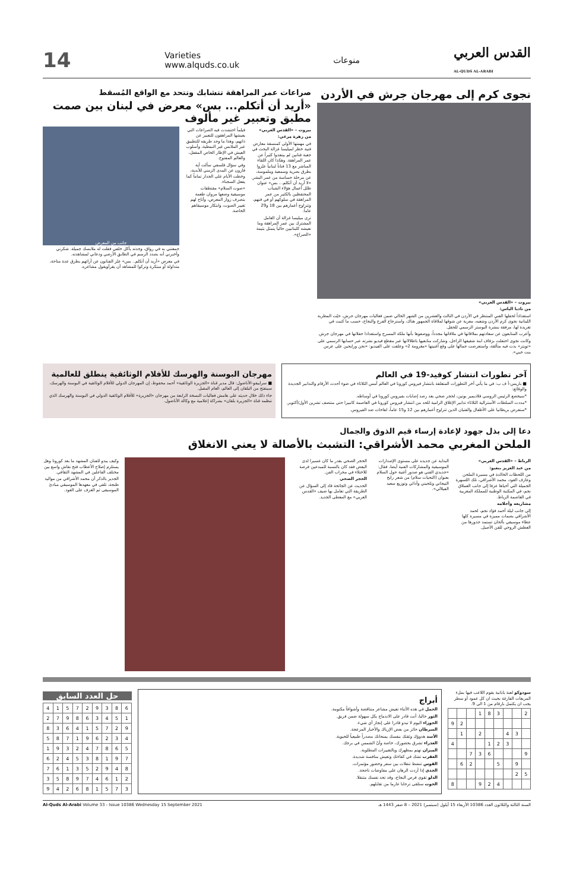14 Varieties
www.alquds.co.uk منوعات القدس العربي
AL-QUDS AL-ARABI
نجوى كرم إلى مهرجان جرش في الأردن
بيروت – «القدس العربي»
من ناديا الياس:
استعداداً لحفلها الفني المنتظر في الأردن في الثالث والعشرين من الشهر الحالي ضمن فعاليات مهرجان جرش، حيّت المطربة اللبنانية نجوى كرم الأردن وشعبه، معربة عن شوقها لملاقاة الجمهور هناك، واسترجاع الفرح والنجاح، حسب ما كتبت في تغريدة لها، مرفقة بنشرة البوستر الرسمي للحفل.
وأعرب المتابعون عن سعادتهم بملاقاتها في ملاقاتها مجدداً، ووصفوها بأنها ملكة المسرح واستعدادا حفلاتها في مهرجان جرش.
وكانت نجوى احتفلت بزفاف ابنة شقيقها الراحل، وشاركت متابعيها باطلالاتها عبر مقطع فيديو نشرته عبر حسابها الرسمي على «تويتر» بدت فيه متألقة، واستعرضت جمالها على وقع أغنيتها «مغرومة 2» وعلقت على الفيديو: «نحن ورايحين على عرس بنت خيي».
صراعات عمر المراهقة تتشابك وتتحد مع الواقع المُسقط
«أريد أن أتكلم... بس» معرض في لبنان بين صمت مطبق وتعبير غير مألوف
بيروت – «القدس العربي»
من زهرة مرعي:
في مهمتها الأولى كمنسقة معارض فنية خطر لميليسا غزالة البحث في جعبة فنانين لم يبتعدوا كثيراً عن عمر المراهقة. وهكذا كان اللقاء المباشر مع 13 فناناً لبنانياً عبّروا بطرق بصرية وسمعية وملموسة، عن مرحلة حساسة من عمر البشر. «لا أريد أن أتكلم... بس» عنوان ظلل أعمال هؤلاء الشباب المحتفظين بالكثير من عمر المراهقة في سلوكهم أو في فنهم، وتتراوح أعمارهم بين 18 و29 عاماً.
ترى ميليسا غزالة أن العامل المشترك بين عمر المراهقة وما نعيشه كلبنانيين حالياً يتمثل بثيمة «الصراع».
فيلماً احتشدت فيه الصراعات التي يعيشها المراهقون للتعبير عن ذاتهم، وهذا ما وجد طريقه للتطبيق عبر الملابس غير النمطية، وأسلوب العيش في الإطار الخاص المقفل، والعالم المفتوح.
وفي سؤال فلسفي سألت آية قازون عن المدى الزمني للأبدية، وخطت الأيام على الجدار تماماً كما يفعل السجناء.
«صوت السلام» مقتطفات موسيقية وضعها مروان طعمة بتصرف زوار المعرض، وأتاح لهم تغيير الصوت، وابتكار موسيقاهم الخاصة.
جانب من المعرض
جمعتني به في رواق، وجدته يأكل خلفي فقلت له ملابسك جميلة. شكرني وأخبرني أنه بصدد الرسم في الطابق الأرضي ودعاني لمشاهدته.
في معرض «أريد أن أتكلم.. بس» عبّر الفنانون عن آرائهم بطرق عدة متاحة، متداولة أو مبتكرة وتركوا للمشاهد أن يقرأويقول مشاعره.
آخر تطورات انتشار كوفيد-19 في العالم
■ باريس-أ ف ب: في ما يأتي آخر التطورات المتعلقة بانتشار فيروس كورونا في العالم أمس الثلاثاء في ضوء أحدث الأرقام والتدابير الجديدة والوقائع:
*سيخضع الرئيس الروسي فلاديمير بوتين، لحجر صحي بعد رصد إصابات بفيروس كورونا في أوساطه.
*مددت السلطات الأسترالية الثلاثاء تدابير الإغلاق الرامية للحد من انتشار فيروس كورونا في العاصمة كانبيرا حتى منتصف تشرين الأول/أكتوبر.
*ستعرض بريطانيا على الأطفال والفتيان الذين تتراوح أعمارهم بين 12 و15 عاماً، لقاحات ضد الفيروس.
مهرجان البوسنة والهرسك للأفلام الوثائقية ينطلق للعالمية
■ سراييفو-الأناضول: قال مدير قناة «الجزيرة الوثائقية» أحمد محفوظ، إن المهرجان الدولي للأفلام الوثائقية في البوسنة والهرسك، سينفتح من البلقان إلى العالم، العام المقبل.
جاء ذلك خلال حديثه على هامش فعاليات النسخة الرابعة من مهرجان «الجزيرة» للأفلام الوثائقية الدولي في البوسنة والهرسك الذي تنظمه قناة «الجزيرة بلقان» بشراكة إعلامية مع وكالة الأناضول.
دعا إلى بذل جهود لإعادة إرساء قيم الذوق والجمال
الملحن المغربي محمد الأشراقي: التشبث بالأصالة لا يعني الانغلاق
الرباط – «القدس العربي»
من عبد العزيز بنعبو:
من اللحظات الخالدة في مسيرة الملحن وعازف العود، محمد الأشراقي، تلك اللسهرة الجميلة التي أحياها عزفا إلى جانب العملاق نجم، في المكتبة الوطنية للمملكة المغربية في العاصمة الرباط.
مشاريعه وأحلامه
إلى جانب ليلة أحمد فؤاد نجم، لحمد الأشراقي بصمات مميزة في مسيرة كلها عطاء موسيقي بألحان تستمد جذورها من العطش الروحي للفن الأصيل.
البداية عن جديده على مستوى الإصدارات الموسيقية والمشاركات الفنية أيضا، فقال: «جديدي الفني هو صدور أغنية حول السلام بعنوان (التحيات سلام) من شعر رابح التيجاني وتلحيني وأدائي وتوزيع سعيد الفيلالي».
الحجر الصحي بقدر ما كان عسيرا لدى البعض فقد كان بالنسبة للمبدعين فرصة للاختلاء في محراب الفن.
الحجر الصحي
الحديث عن الجائحة قاد إلى السؤال عن الطريقة التي تعامل بها ضيف «القدس العربي» مع المعطى الجديد.
وكيف يبدو للفنان المشهد ما بعد كورونا وهل يستلزم إصلاح الأعطاب فتح نقاش واسع بين مختلف الفاعلين في المشهد الثقافي.
الجدير بالذكر أن محمد الأشراقي من مواليد طنجة، تلقى في معهدها الموسيقي مبادئ الموسيقى ثم العزف على العود.
سودوكو لعبة يابانية يقوم اللاعب فيها بملء المربعات الفارغة بحيث ان كل عمود أو سطر يجب ان يكتمل بارقام من 1 الى 9.
| | | | 1 | 8 | 3 | | | 2 |
| 9 | 2 | | | | | | | |
| | 1 | | 2 | | | 4 | 3 | |
| 4 | | | | 1 | 2 | 3 | | |
| | | 7 | 3 | 6 | | | | 9 |
| | 6 | 2 | | | 5 | | 9 | |
| | | | | | | | 2 | 5 |
| 8 | | | 9 | 2 | 4 | | | |
أبراج
الحمل في هذه الأثناء تعيش مشاعر متناقضة وأشواقاً مكتومة.
الثور حاليا، أنت قادر على الاندماج بكل سهولة ضمن فريق.
الجوزاء اليوم لا تبدو قادرا على إنجاز أي شيء.
السرطان حائر من بعض الإرباك والأخبار المزعجة.
الأسد هدوؤك وثقتك بنفسك يمنحانك مصدراً طبيعياً للحيوية.
العذراء تشرق بحضورك، خاصة وأنّ الشمس في برجك.
الميزان تهتم بمظهرك وبالتغييرات المطلوبة.
العقرب تشك في كفاءتك وتعيش منافسة شديدة.
القوس تنشط تنقلات بين سفر وحضور مؤتمرات.
الجدي إذا أردت الرهان على مفاوضات ناجحة.
الدلو تقوى فرص النجاح، وقد تجد نفسك متنقلا.
الحوت ستلقى ترحابا عارما من تقابلهم.
حل العدد السابق
| 4 | 1 | 5 | 7 | 2 | 9 | 3 | 8 | 6 |
| 2 | 7 | 9 | 8 | 6 | 3 | 4 | 5 | 1 |
| 8 | 3 | 6 | 4 | 1 | 5 | 7 | 2 | 9 |
| 5 | 8 | 7 | 1 | 9 | 6 | 2 | 3 | 4 |
| 1 | 9 | 3 | 2 | 4 | 7 | 8 | 6 | 5 |
| 6 | 2 | 4 | 5 | 3 | 8 | 1 | 9 | 7 |
| 7 | 6 | 1 | 3 | 5 | 2 | 9 | 4 | 8 |
| 3 | 5 | 8 | 9 | 7 | 4 | 6 | 1 | 2 |
| 9 | 4 | 2 | 6 | 8 | 1 | 5 | 7 | 3 |
Al-Quds Al-Arabi Volume 33 - Issue 10386 Wednesday 15 September 2021 السنة الثالثة والثلاثون العدد 10386 الأربعاء 15 أيلول (سبتمبر) 2021 – 8 صفر 1443 هـ